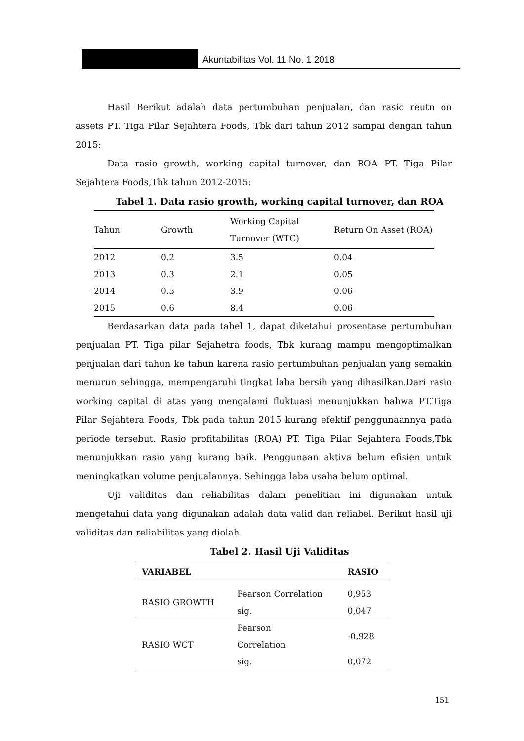Akuntabilitas Vol. 11 No. 1 2018
Hasil Berikut adalah data pertumbuhan penjualan, dan rasio reutn on assets PT. Tiga Pilar Sejahtera Foods, Tbk dari tahun 2012 sampai dengan tahun 2015:
Data rasio growth, working capital turnover, dan ROA PT. Tiga Pilar Sejahtera Foods,Tbk tahun 2012-2015:
Tabel 1. Data rasio growth, working capital turnover, dan ROA
| Tahun | Growth | Working Capital Turnover (WTC) | Return On Asset (ROA) |
| --- | --- | --- | --- |
| 2012 | 0.2 | 3.5 | 0.04 |
| 2013 | 0.3 | 2.1 | 0.05 |
| 2014 | 0.5 | 3.9 | 0.06 |
| 2015 | 0.6 | 8.4 | 0.06 |
Berdasarkan data pada tabel 1, dapat diketahui prosentase pertumbuhan penjualan PT. Tiga pilar Sejahetra foods, Tbk kurang mampu mengoptimalkan penjualan dari tahun ke tahun karena rasio pertumbuhan penjualan yang semakin menurun sehingga, mempengaruhi tingkat laba bersih yang dihasilkan.Dari rasio working capital di atas yang mengalami fluktuasi menunjukkan bahwa PT.Tiga Pilar Sejahtera Foods, Tbk pada tahun 2015 kurang efektif penggunaannya pada periode tersebut. Rasio profitabilitas (ROA) PT. Tiga Pilar Sejahtera Foods,Tbk menunjukkan rasio yang kurang baik. Penggunaan aktiva belum efisien untuk meningkatkan volume penjualannya. Sehingga laba usaha belum optimal.
Uji validitas dan reliabilitas dalam penelitian ini digunakan untuk mengetahui data yang digunakan adalah data valid dan reliabel. Berikut hasil uji validitas dan reliabilitas yang diolah.
Tabel 2. Hasil Uji Validitas
| VARIABEL | | RASIO |
| --- | --- | --- |
| RASIO GROWTH | Pearson Correlation | 0,953 |
| | sig. | 0,047 |
| RASIO WCT | Pearson Correlation | -0,928 |
| | sig. | 0,072 |
151